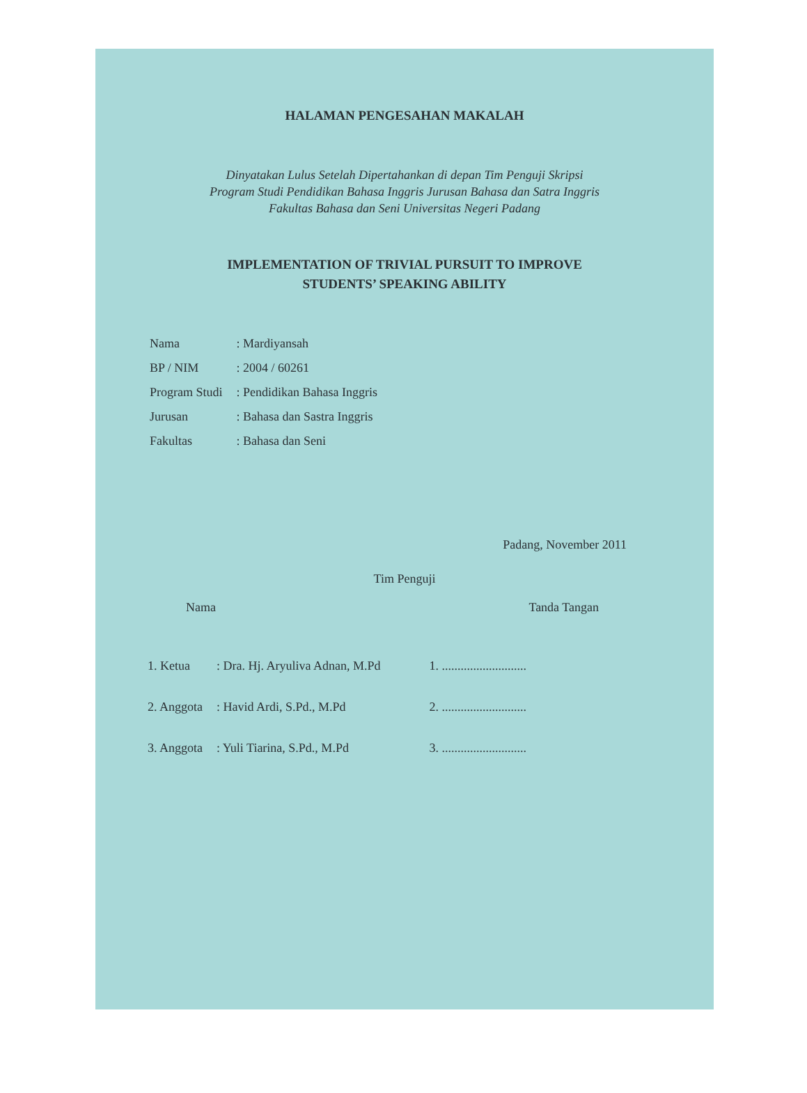HALAMAN PENGESAHAN MAKALAH
Dinyatakan Lulus Setelah Dipertahankan di depan Tim Penguji Skripsi
Program Studi Pendidikan Bahasa Inggris Jurusan Bahasa dan Satra Inggris
Fakultas Bahasa dan Seni Universitas Negeri Padang
IMPLEMENTATION OF TRIVIAL PURSUIT TO IMPROVE
STUDENTS’ SPEAKING ABILITY
| Nama | : Mardiyansah |
| BP / NIM | : 2004 / 60261 |
| Program Studi | : Pendidikan Bahasa Inggris |
| Jurusan | : Bahasa dan Sastra Inggris |
| Fakultas | : Bahasa dan Seni |
Padang, November 2011
Tim Penguji
Nama Tanda Tangan
| 1. Ketua | : Dra. Hj. Aryuliva Adnan, M.Pd | 1. ........................... |
| 2. Anggota | : Havid Ardi, S.Pd., M.Pd | 2. ........................... |
| 3. Anggota | : Yuli Tiarina, S.Pd., M.Pd | 3. ........................... |